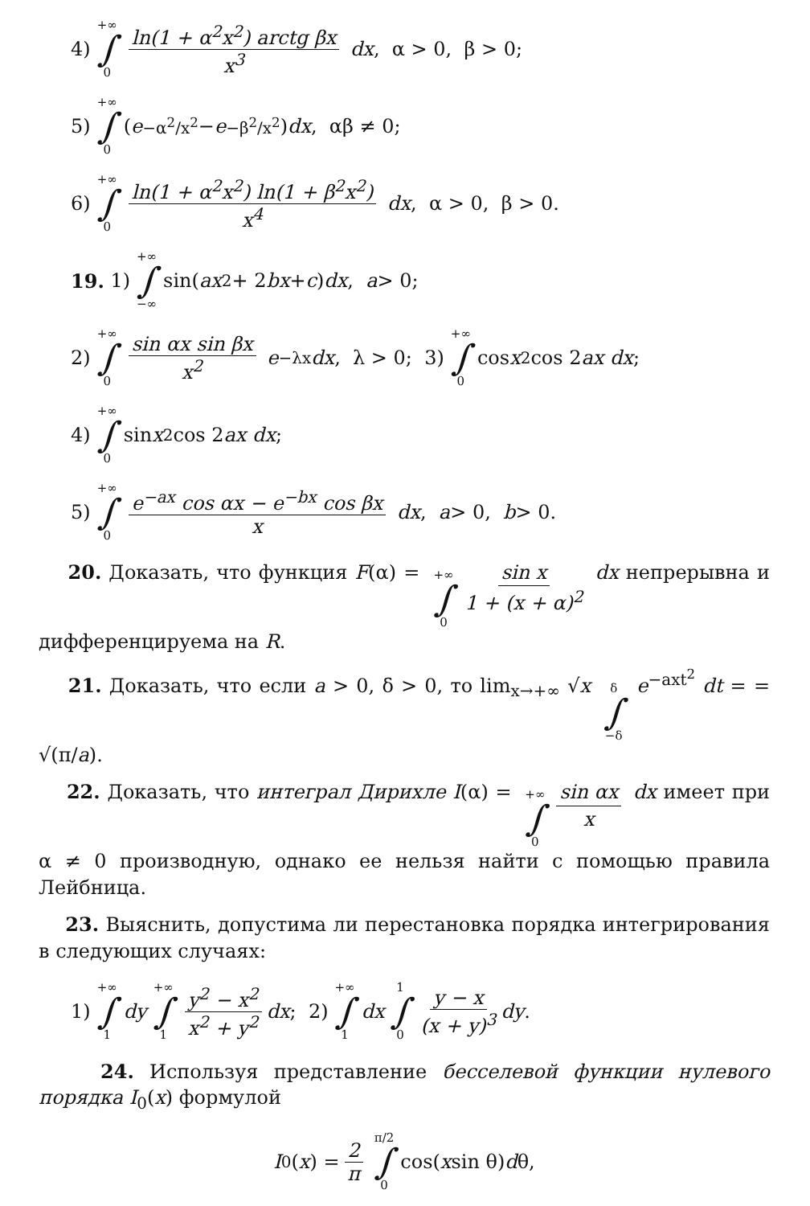4) +∞ ∫ 0 ln(1 + α<sup>2</sup>x<sup>2</sup>) arctg βx x<sup>3</sup> dx, α > 0, β > 0;
5) +∞ ∫ 0 (e<sup>−α<sup>2</sup>/x<sup>2</sup></sup> − e<sup>−β<sup>2</sup>/x<sup>2</sup></sup>) dx, αβ ≠ 0;
6) +∞ ∫ 0 ln(1 + α<sup>2</sup>x<sup>2</sup>) ln(1 + β<sup>2</sup>x<sup>2</sup>) x<sup>4</sup> dx, α > 0, β > 0.
19. 1) +∞ ∫ −∞ sin(ax<sup>2</sup> + 2 bx + c) dx, a > 0;
2) +∞ ∫ 0 sin αx sin βx x<sup>2</sup> e<sup>−λx</sup> dx, λ > 0; 3) +∞ ∫ 0 cos x<sup>2</sup> cos 2 ax dx;
4) +∞ ∫ 0 sin x<sup>2</sup> cos 2 ax dx;
5) +∞ ∫ 0 e<sup>−ax</sup> cos αx − e<sup>−bx</sup> cos βx x dx, a > 0, b > 0.
20. Доказать, что функция F(α) = +∞ ∫ 0 sin x 1 + (x + α)<sup>2</sup> dx непрерывна и дифференцируема на R.
21. Доказать, что если a > 0, δ > 0, то lim<sub>x→+∞</sub> √x δ ∫ −δ e<sup>−axt<sup>2</sup></sup> dt = = √(π/a).
22. Доказать, что интеграл Дирихле I(α) = +∞ ∫ 0 sin αx x dx имеет при α ≠ 0 производную, однако ее нельзя найти с помощью правила Лейбница.
23. Выяснить, допустима ли перестановка порядка интегрирования в следующих случаях:
1) +∞ ∫ 1 dy +∞ ∫ 1 y<sup>2</sup> − x<sup>2</sup> x<sup>2</sup> + y<sup>2</sup> dx; 2) +∞ ∫ 1 dx 1 ∫ 0 y − x (x + y)<sup>3</sup> dy.
24. Используя представление бесселевой функции нулевого порядка I<sub>0</sub>(x) формулой
I<sub>0</sub>(x) = 2 π π/2 ∫ 0 cos(x sin θ) d θ,